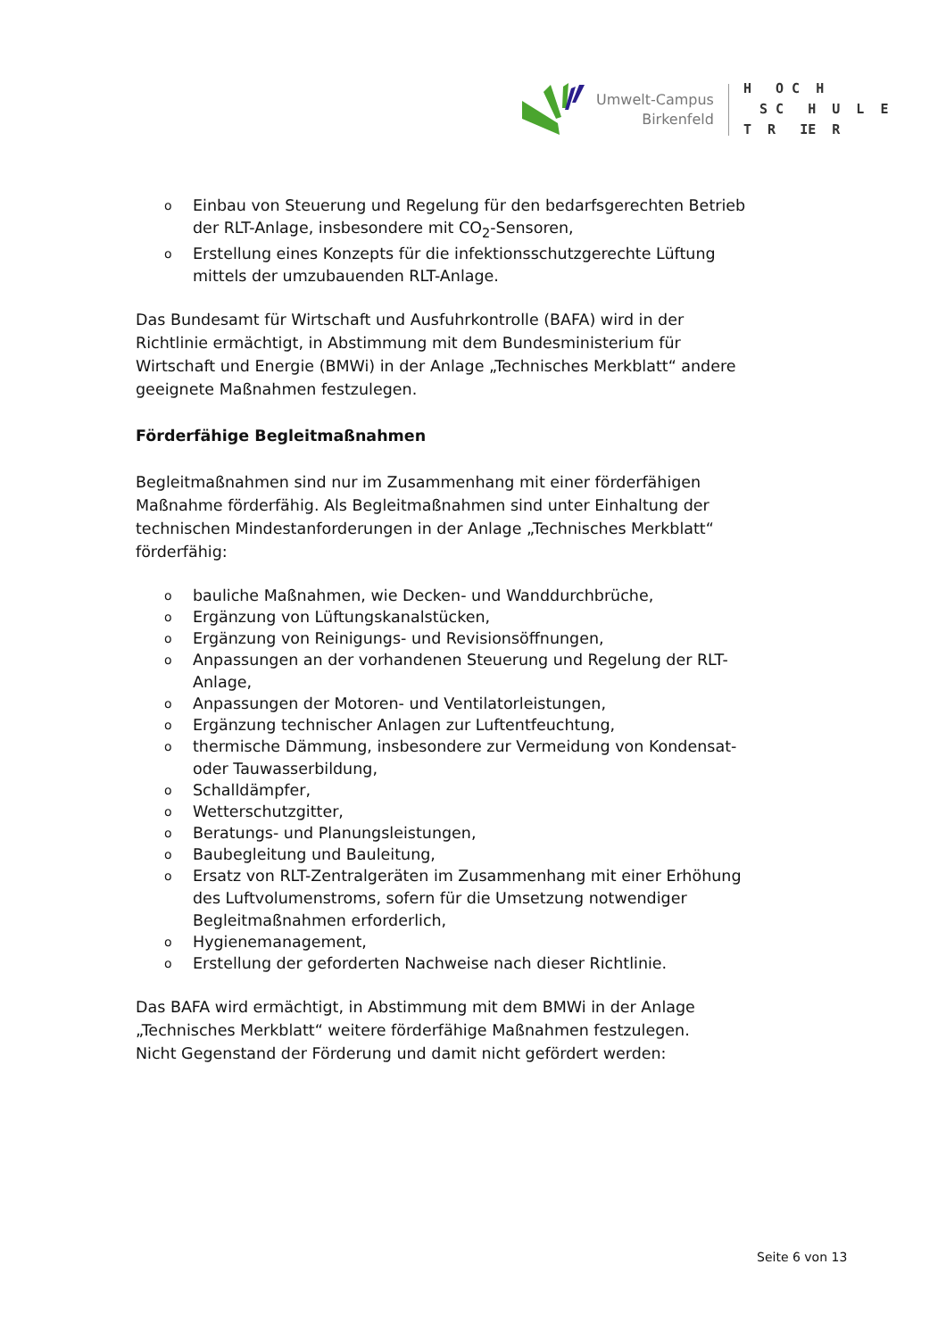Umwelt-Campus
Birkenfeld
H O C H S C H U L E T R IE R
o Einbau von Steuerung und Regelung für den bedarfsgerechten Betrieb der RLT-Anlage, insbesondere mit CO<sub>2</sub>-Sensoren,
o Erstellung eines Konzepts für die infektionsschutzgerechte Lüftung mittels der umzubauenden RLT-Anlage.
Das Bundesamt für Wirtschaft und Ausfuhrkontrolle (BAFA) wird in der Richtlinie ermächtigt, in Abstimmung mit dem Bundesministerium für Wirtschaft und Energie (BMWi) in der Anlage „Technisches Merkblatt“ andere geeignete Maßnahmen festzulegen.
Förderfähige Begleitmaßnahmen
Begleitmaßnahmen sind nur im Zusammenhang mit einer förderfähigen Maßnahme förderfähig. Als Begleitmaßnahmen sind unter Einhaltung der technischen Mindestanforderungen in der Anlage „Technisches Merkblatt“ förderfähig:
o bauliche Maßnahmen, wie Decken- und Wanddurchbrüche,
o Ergänzung von Lüftungskanalstücken,
o Ergänzung von Reinigungs- und Revisionsöffnungen,
o Anpassungen an der vorhandenen Steuerung und Regelung der RLT-Anlage,
o Anpassungen der Motoren- und Ventilatorleistungen,
o Ergänzung technischer Anlagen zur Luftentfeuchtung,
o thermische Dämmung, insbesondere zur Vermeidung von Kondensat- oder Tauwasserbildung,
o Schalldämpfer,
o Wetterschutzgitter,
o Beratungs- und Planungsleistungen,
o Baubegleitung und Bauleitung,
o Ersatz von RLT-Zentralgeräten im Zusammenhang mit einer Erhöhung des Luftvolumenstroms, sofern für die Umsetzung notwendiger Begleitmaßnahmen erforderlich,
o Hygienemanagement,
o Erstellung der geforderten Nachweise nach dieser Richtlinie.
Das BAFA wird ermächtigt, in Abstimmung mit dem BMWi in der Anlage „Technisches Merkblatt“ weitere förderfähige Maßnahmen festzulegen.
Nicht Gegenstand der Förderung und damit nicht gefördert werden:
Seite 6 von 13